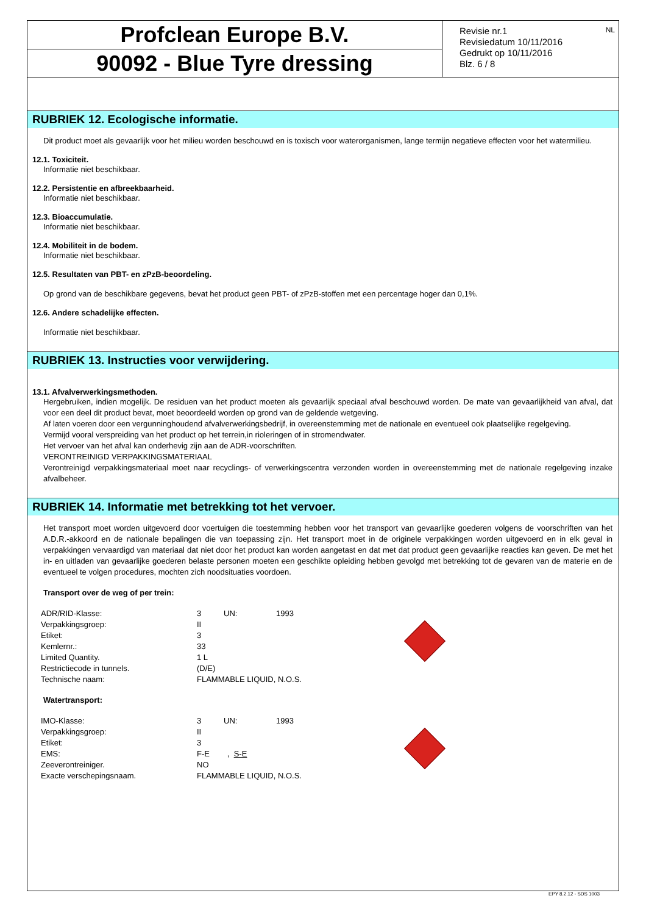Profclean Europe B.V.
90092 - Blue Tyre dressing
NL Revisie nr.1
Revisiedatum 10/11/2016
Gedrukt op 10/11/2016
Blz. 6 / 8
RUBRIEK 12. Ecologische informatie.
Dit product moet als gevaarlijk voor het milieu worden beschouwd en is toxisch voor waterorganismen, lange termijn negatieve effecten voor het watermilieu.
12.1. Toxiciteit.
Informatie niet beschikbaar.
12.2. Persistentie en afbreekbaarheid.
Informatie niet beschikbaar.
12.3. Bioaccumulatie.
Informatie niet beschikbaar.
12.4. Mobiliteit in de bodem.
Informatie niet beschikbaar.
12.5. Resultaten van PBT- en zPzB-beoordeling.
Op grond van de beschikbare gegevens, bevat het product geen PBT- of zPzB-stoffen met een percentage hoger dan 0,1%.
12.6. Andere schadelijke effecten.
Informatie niet beschikbaar.
RUBRIEK 13. Instructies voor verwijdering.
13.1. Afvalverwerkingsmethoden.
Hergebruiken, indien mogelijk. De residuen van het product moeten als gevaarlijk speciaal afval beschouwd worden. De mate van gevaarlijkheid van afval, dat voor een deel dit product bevat, moet beoordeeld worden op grond van de geldende wetgeving.
Af laten voeren door een vergunninghoudend afvalverwerkingsbedrijf, in overeenstemming met de nationale en eventueel ook plaatselijke regelgeving.
Vermijd vooral verspreiding van het product op het terrein,in rioleringen of in stromendwater.
Het vervoer van het afval kan onderhevig zijn aan de ADR-voorschriften.
VERONTREINIGD VERPAKKINGSMATERIAAL
Verontreinigd verpakkingsmateriaal moet naar recyclings- of verwerkingscentra verzonden worden in overeenstemming met de nationale regelgeving inzake afvalbeheer.
RUBRIEK 14. Informatie met betrekking tot het vervoer.
Het transport moet worden uitgevoerd door voertuigen die toestemming hebben voor het transport van gevaarlijke goederen volgens de voorschriften van het A.D.R.-akkoord en de nationale bepalingen die van toepassing zijn. Het transport moet in de originele verpakkingen worden uitgevoerd en in elk geval in verpakkingen vervaardigd van materiaal dat niet door het product kan worden aangetast en dat met dat product geen gevaarlijke reacties kan geven. De met het in- en uitladen van gevaarlijke goederen belaste personen moeten een geschikte opleiding hebben gevolgd met betrekking tot de gevaren van de materie en de eventueel te volgen procedures, mochten zich noodsituaties voordoen.
Transport over de weg of per trein:
| ADR/RID-Klasse: | 3 | UN: | 1993 | |
| Verpakkingsgroep: | II | | | |
| Etiket: | 3 | | | |
| Kemlernr.: | 33 | | | |
| Limited Quantity. | 1 L | | | |
| Restrictiecode in tunnels. | (D/E) | | | |
| Technische naam: | FLAMMABLE LIQUID, N.O.S. | | | |
Watertransport:
| IMO-Klasse: | 3 | UN: | 1993 | |
| Verpakkingsgroep: | II | | | |
| Etiket: | 3 | | | |
| EMS: | F-E , S-E | | | |
| Zeeverontreiniger. | NO | | | |
| Exacte verschepingsnaam. | FLAMMABLE LIQUID, N.O.S. | | | |
EPY 8.2.12 - SDS 1003